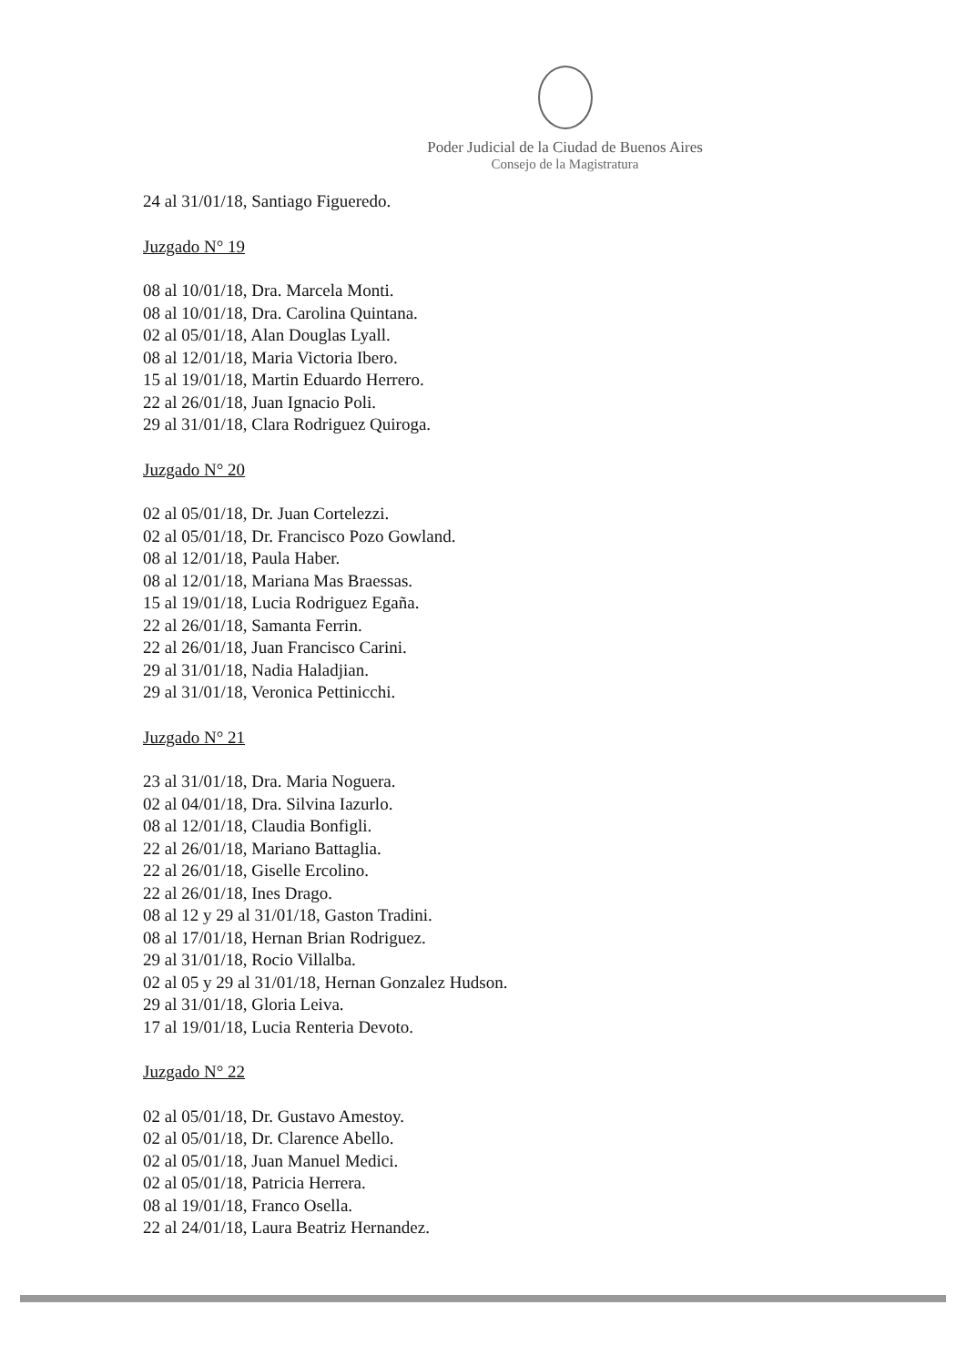Poder Judicial de la Ciudad de Buenos Aires
Consejo de la Magistratura
24 al 31/01/18, Santiago Figueredo.
Juzgado N° 19
08 al 10/01/18, Dra. Marcela Monti.
08 al 10/01/18, Dra. Carolina Quintana.
02 al 05/01/18, Alan Douglas Lyall.
08 al 12/01/18, Maria Victoria Ibero.
15 al 19/01/18, Martin Eduardo Herrero.
22 al 26/01/18, Juan Ignacio Poli.
29 al 31/01/18, Clara Rodriguez Quiroga.
Juzgado N° 20
02 al 05/01/18, Dr. Juan Cortelezzi.
02 al 05/01/18, Dr. Francisco Pozo Gowland.
08 al 12/01/18, Paula Haber.
08 al 12/01/18, Mariana Mas Braessas.
15 al 19/01/18, Lucia Rodriguez Egaña.
22 al 26/01/18, Samanta Ferrin.
22 al 26/01/18, Juan Francisco Carini.
29 al 31/01/18, Nadia Haladjian.
29 al 31/01/18, Veronica Pettinicchi.
Juzgado N° 21
23 al 31/01/18, Dra. Maria Noguera.
02 al 04/01/18, Dra. Silvina Iazurlo.
08 al 12/01/18, Claudia Bonfigli.
22 al 26/01/18, Mariano Battaglia.
22 al 26/01/18, Giselle Ercolino.
22 al 26/01/18, Ines Drago.
08 al 12 y 29 al 31/01/18, Gaston Tradini.
08 al 17/01/18, Hernan Brian Rodriguez.
29 al 31/01/18, Rocio Villalba.
02 al 05 y 29 al 31/01/18, Hernan Gonzalez Hudson.
29 al 31/01/18, Gloria Leiva.
17 al 19/01/18, Lucia Renteria Devoto.
Juzgado N° 22
02 al 05/01/18, Dr. Gustavo Amestoy.
02 al 05/01/18, Dr. Clarence Abello.
02 al 05/01/18, Juan Manuel Medici.
02 al 05/01/18, Patricia Herrera.
08 al 19/01/18, Franco Osella.
22 al 24/01/18, Laura Beatriz Hernandez.